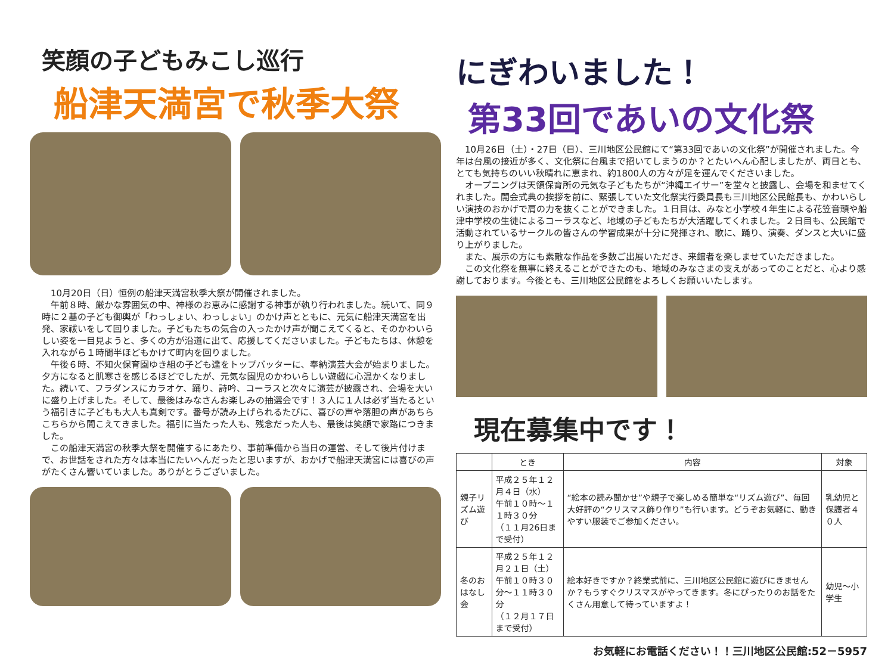笑顔の子どもみこし巡行
船津天満宮で秋季大祭
10月20日（日）恒例の船津天満宮秋季大祭が開催されました。
午前８時、厳かな雰囲気の中、神様のお恵みに感謝する神事が執り行われました。続いて、同９時に２基の子ども御輿が「わっしょい、わっしょい」のかけ声とともに、元気に船津天満宮を出発、家祓いをして回りました。子どもたちの気合の入ったかけ声が聞こえてくると、そのかわいらしい姿を一目見ようと、多くの方が沿道に出て、応援してくださいました。子どもたちは、休憩を入れながら１時間半ほどもかけて町内を回りました。
午後６時、不知火保育園ゆき組の子ども達をトップバッターに、奉納演芸大会が始まりました。夕方になると肌寒さを感じるほどでしたが、元気な園児のかわいらしい遊戯に心温かくなりました。続いて、フラダンスにカラオケ、踊り、詩吟、コーラスと次々に演芸が披露され、会場を大いに盛り上げました。そして、最後はみなさんお楽しみの抽選会です！３人に１人は必ず当たるという福引きに子どもも大人も真剣です。番号が読み上げられるたびに、喜びの声や落胆の声があちらこちらから聞こえてきました。福引に当たった人も、残念だった人も、最後は笑顔で家路につきました。
この船津天満宮の秋季大祭を開催するにあたり、事前準備から当日の運営、そして後片付けまで、お世話をされた方々は本当にたいへんだったと思いますが、おかげで船津天満宮には喜びの声がたくさん響いていました。ありがとうございました。
にぎわいました！
第33回であいの文化祭
10月26日（土）・27日（日）、三川地区公民館にて“第33回であいの文化祭”が開催されました。今年は台風の接近が多く、文化祭に台風まで招いてしまうのか？とたいへん心配しましたが、両日とも、とても気持ちのいい秋晴れに恵まれ、約1800人の方々が足を運んでくださいました。
オープニングは天領保育所の元気な子どもたちが“沖縄エイサー”を堂々と披露し、会場を和ませてくれました。開会式典の挨拶を前に、緊張していた文化祭実行委員長も三川地区公民館長も、かわいらしい演技のおかげで肩の力を抜くことができました。１日目は、みなと小学校４年生による花笠音頭や船津中学校の生徒によるコーラスなど、地域の子どもたちが大活躍してくれました。２日目も、公民館で活動されているサークルの皆さんの学習成果が十分に発揮され、歌に、踊り、演奏、ダンスと大いに盛り上がりました。
また、展示の方にも素敵な作品を多数ご出展いただき、来館者を楽しませていただきました。
この文化祭を無事に終えることができたのも、地域のみなさまの支えがあってのことだと、心より感謝しております。今後とも、三川地区公民館をよろしくお願いいたします。
現在募集中です！
| | とき | 内容 | 対象 |
| --- | --- | --- | --- |
| 親子リズム遊び | 平成２５年１２月４日（水） 午前１０時～１１時３０分 （１１月26日まで受付） | “絵本の読み聞かせ”や親子で楽しめる簡単な“リズム遊び”、毎回大好評の“クリスマス飾り作り”も行います。どうぞお気軽に、動きやすい服装でご参加ください。 | 乳幼児と保護者４０人 |
| 冬のおはなし会 | 平成２５年１２月２１日（土） 午前１０時３０分～１１時３０分 （１２月１７日まで受付） | 絵本好きですか？終業式前に、三川地区公民館に遊びにきませんか？もうすぐクリスマスがやってきます。冬にぴったりのお話をたくさん用意して待っていますよ！ | 幼児～小学生 |
お気軽にお電話ください！！三川地区公民館:52－5957